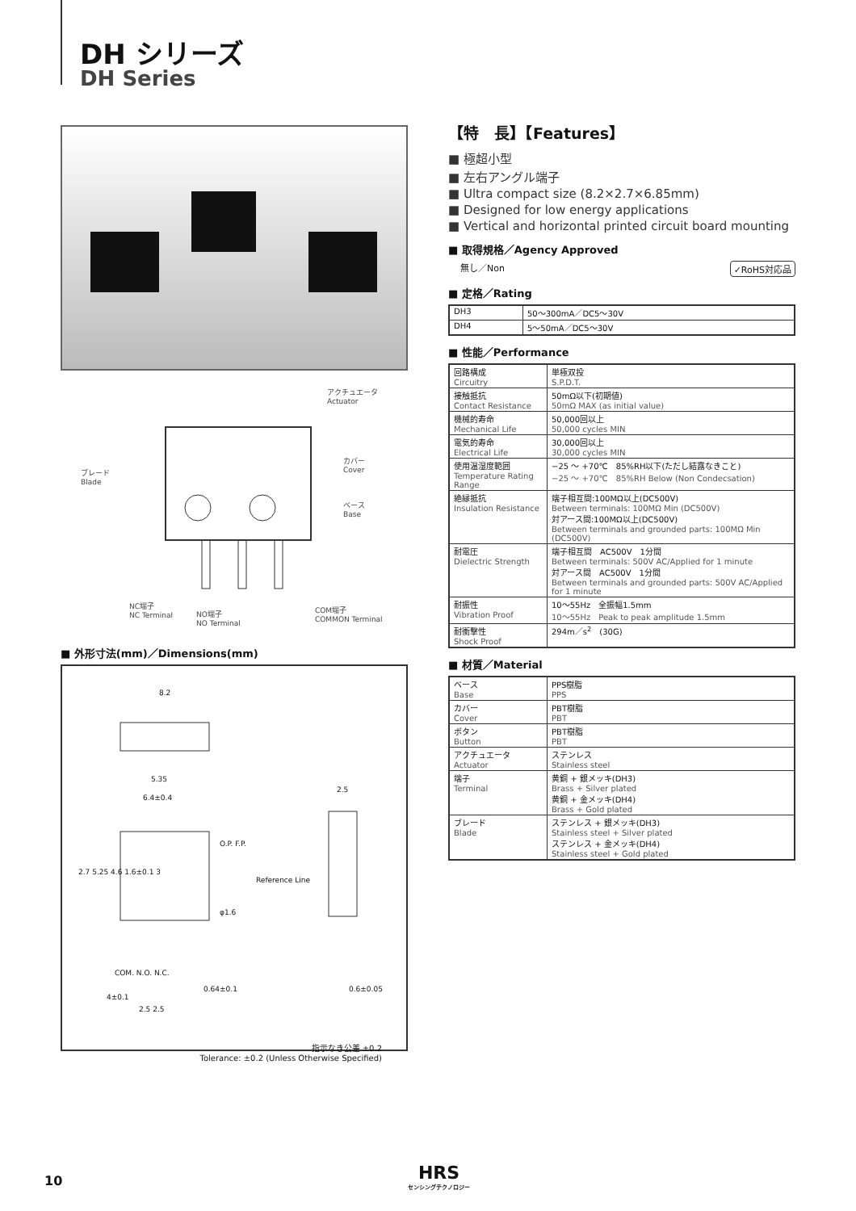DH シリーズ
DH Series
アクチュエータ
Actuator
カバー
Cover
ブレード
Blade
ベース
Base
NC端子
NC Terminal
NO端子
NO Terminal
COM端子
COMMON Terminal
■ 外形寸法(mm)／Dimensions(mm)
8.2
5.35
6.4±0.4
2.5
Reference Line
O.P. F.P.
φ1.6
2.7 5.25 4.6 1.6±0.1 3
COM. N.O. N.C.
0.64±0.1 0.6±0.05
4±0.1
2.5 2.5
指示なき公差 ±0.2
Tolerance: ±0.2 (Unless Otherwise Specified)
【特　長】【Features】
■ 極超小型
■ 左右アングル端子
■ Ultra compact size (8.2×2.7×6.85mm)
■ Designed for low energy applications
■ Vertical and horizontal printed circuit board mounting
■ 取得規格／Agency Approved
無し／Non ✓RoHS対応品
■ 定格／Rating
| DH3 | 50～300mA／DC5～30V |
| DH4 | 5～50mA／DC5～30V |
■ 性能／Performance
| 回路構成 Circuitry | 単極双投 S.P.D.T. |
| 接触抵抗 Contact Resistance | 50mΩ以下(初期値) 50mΩ MAX (as initial value) |
| 機械的寿命 Mechanical Life | 50,000回以上 50,000 cycles MIN |
| 電気的寿命 Electrical Life | 30,000回以上 30,000 cycles MIN |
| 使用温湿度範囲 Temperature Rating Range | −25 ～ +70℃ 85%RH以下(ただし結露なきこと) −25 ～ +70℃ 85%RH Below (Non Condecsation) |
| 絶縁抵抗 Insulation Resistance | 端子相互間:100MΩ以上(DC500V) Between terminals: 100MΩ Min (DC500V) 対アース間:100MΩ以上(DC500V) Between terminals and grounded parts: 100MΩ Min (DC500V) |
| 耐電圧 Dielectric Strength | 端子相互間 AC500V 1分間 Between terminals: 500V AC/Applied for 1 minute 対アース間 AC500V 1分間 Between terminals and grounded parts: 500V AC/Applied for 1 minute |
| 耐振性 Vibration Proof | 10～55Hz 全振幅1.5mm 10～55Hz Peak to peak amplitude 1.5mm |
| 耐衝撃性 Shock Proof | 294m／s<sup>2</sup> (30G) |
■ 材質／Material
| ベース Base | PPS樹脂 PPS |
| カバー Cover | PBT樹脂 PBT |
| ボタン Button | PBT樹脂 PBT |
| アクチュエータ Actuator | ステンレス Stainless steel |
| 端子 Terminal | 黄銅 + 銀メッキ(DH3) Brass + Silver plated 黄銅 + 金メッキ(DH4) Brass + Gold plated |
| ブレード Blade | ステンレス + 銀メッキ(DH3) Stainless steel + Silver plated ステンレス + 金メッキ(DH4) Stainless steel + Gold plated |
10
HRS
センシングテクノロジー